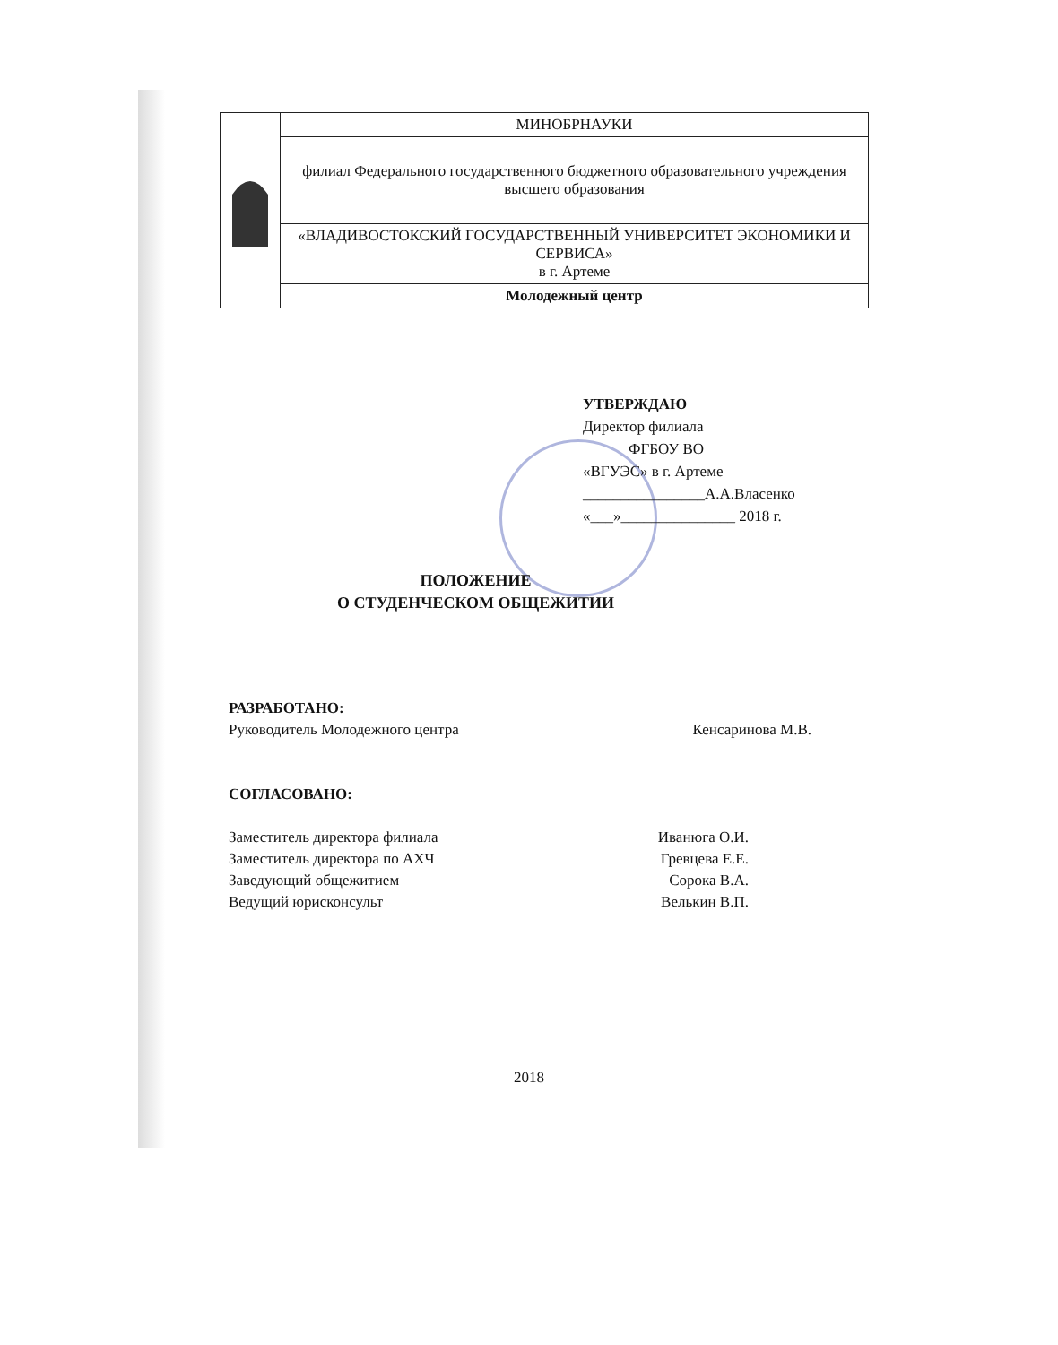| | МИНОБРНАУКИ |
| | филиал Федерального государственного бюджетного образовательного учреждения высшего образования |
| | «ВЛАДИВОСТОКСКИЙ ГОСУДАРСТВЕННЫЙ УНИВЕРСИТЕТ ЭКОНОМИКИ И СЕРВИСА» в г. Артеме |
| | Молодежный центр |
УТВЕРЖДАЮ
Директор филиала
ФГБОУ ВО
«ВГУЭС» в г. Артеме
________________А.А.Власенко
«___»_______________ 2018 г.
ПОЛОЖЕНИЕ
О СТУДЕНЧЕСКОМ ОБЩЕЖИТИИ
РАЗРАБОТАНО:
Руководитель Молодежного центра Кенсаринова М.В.
СОГЛАСОВАНО:
Заместитель директора филиала Иванюга О.И.
Заместитель директора по АХЧ Гревцева Е.Е.
Заведующий общежитием Сорока В.А.
Ведущий юрисконсульт Велькин В.П.
2018